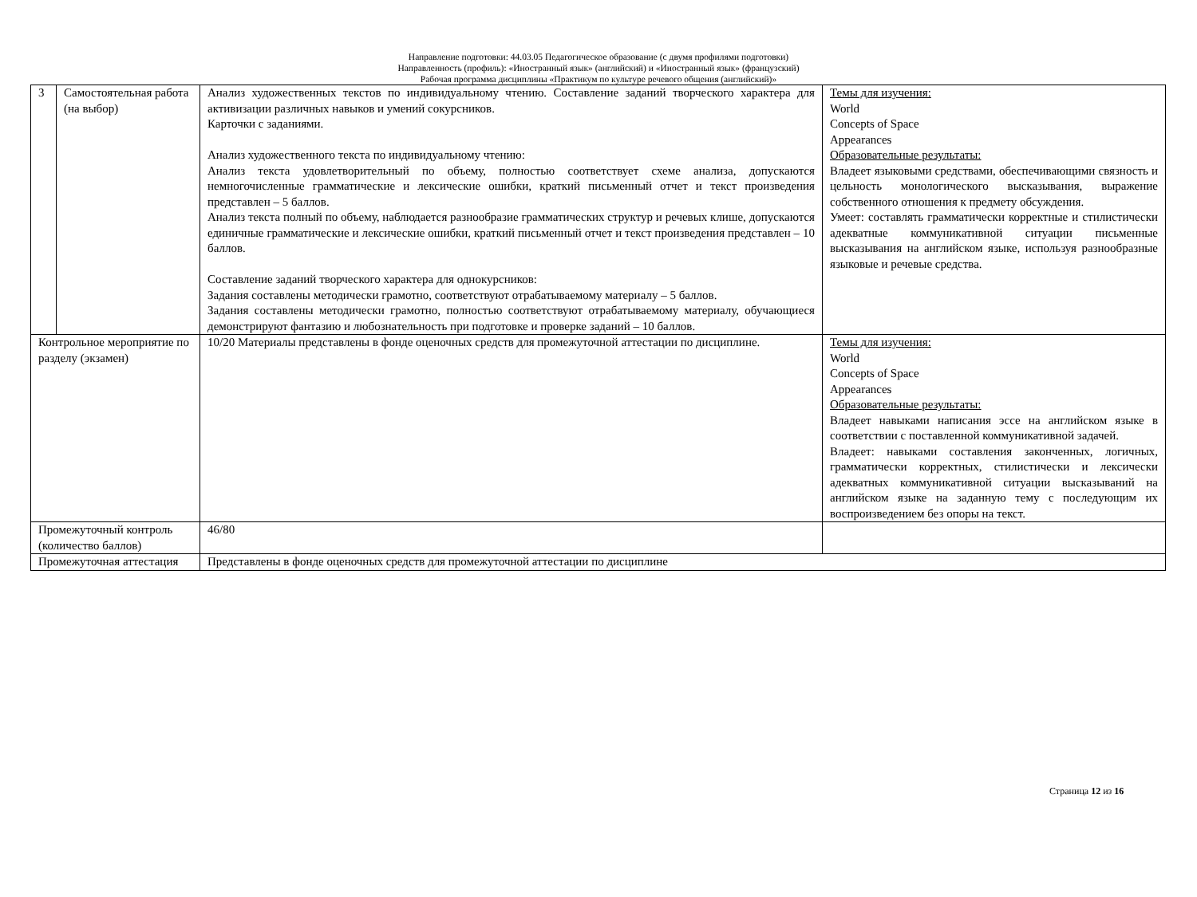Направление подготовки: 44.03.05 Педагогическое образование (с двумя профилями подготовки)
Направленность (профиль): «Иностранный язык» (английский) и «Иностранный язык» (французский)
Рабочая программа дисциплины «Практикум по культуре речевого общения (английский)»
| 3 | Самостоятельная работа (на выбор) | Анализ художественных текстов по индивидуальному чтению. Составление заданий творческого характера для активизации различных навыков и умений сокурсников. Карточки с заданиями. Анализ художественного текста по индивидуальному чтению: Анализ текста удовлетворительный по объему, полностью соответствует схеме анализа, допускаются немногочисленные грамматические и лексические ошибки, краткий письменный отчет и текст произведения представлен – 5 баллов. Анализ текста полный по объему, наблюдается разнообразие грамматических структур и речевых клише, допускаются единичные грамматические и лексические ошибки, краткий письменный отчет и текст произведения представлен – 10 баллов. Составление заданий творческого характера для однокурсников: Задания составлены методически грамотно, соответствуют отрабатываемому материалу – 5 баллов. Задания составлены методически грамотно, полностью соответствуют отрабатываемому материалу, обучающиеся демонстрируют фантазию и любознательность при подготовке и проверке заданий – 10 баллов. | Темы для изучения: World Concepts of Space Appearances Образовательные результаты: Владеет языковыми средствами, обеспечивающими связность и цельность монологического высказывания, выражение собственного отношения к предмету обсуждения. Умеет: составлять грамматически корректные и стилистически адекватные коммуникативной ситуации письменные высказывания на английском языке, используя разнообразные языковые и речевые средства. |
| Контрольное мероприятие по разделу (экзамен) | | 10/20 Материалы представлены в фонде оценочных средств для промежуточной аттестации по дисциплине. | Темы для изучения: World Concepts of Space Appearances Образовательные результаты: Владеет навыками написания эссе на английском языке в соответствии с поставленной коммуникативной задачей. Владеет: навыками составления законченных, логичных, грамматически корректных, стилистически и лексически адекватных коммуникативной ситуации высказываний на английском языке на заданную тему с последующим их воспроизведением без опоры на текст. |
| Промежуточный контроль (количество баллов) | | 46/80 | |
| Промежуточная аттестация | | Представлены в фонде оценочных средств для промежуточной аттестации по дисциплине | |
Страница 12 из 16